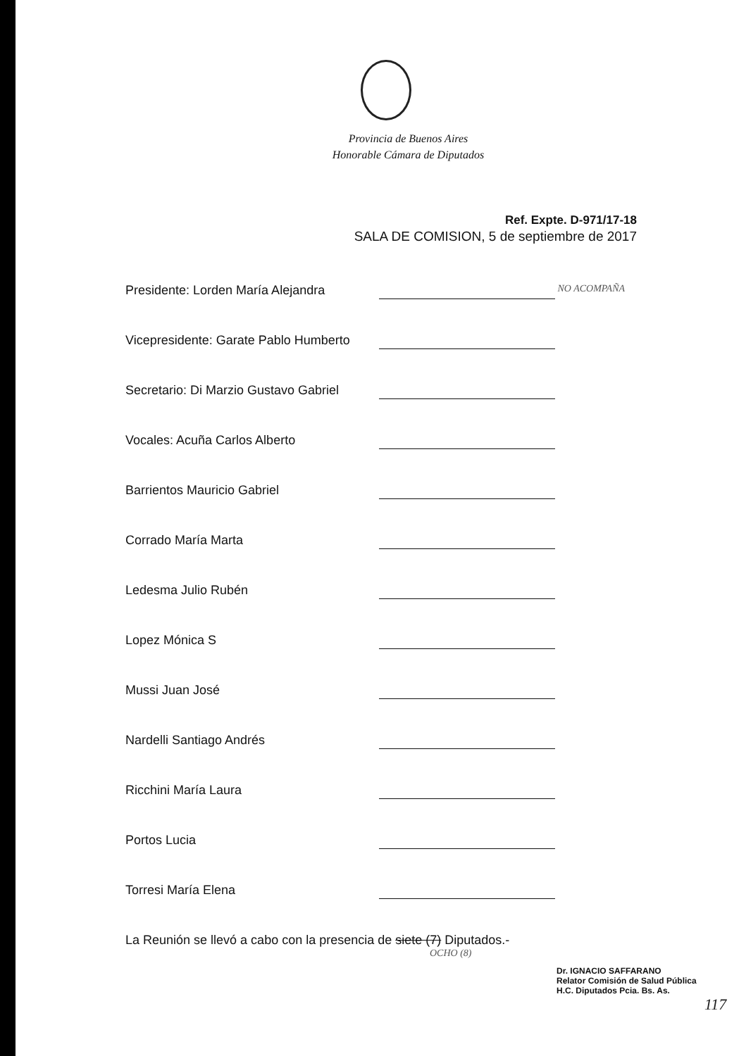Provincia de Buenos Aires
Honorable Cámara de Diputados
Ref. Expte. D-971/17-18
SALA DE COMISION, 5 de septiembre de 2017
Presidente: Lorden María Alejandra NO ACOMPAÑA
Vicepresidente: Garate Pablo Humberto
Secretario: Di Marzio Gustavo Gabriel
Vocales: Acuña Carlos Alberto
Barrientos Mauricio Gabriel
Corrado María Marta
Ledesma Julio Rubén
Lopez Mónica S
Mussi Juan José
Nardelli Santiago Andrés
Ricchini María Laura
Portos Lucia
Torresi María Elena
La Reunión se llevó a cabo con la presencia de siete (7) Diputados.-
OCHO (8)
Dr. IGNACIO SAFFARANO
Relator Comisión de Salud Pública
H.C. Diputados Pcia. Bs. As.
117